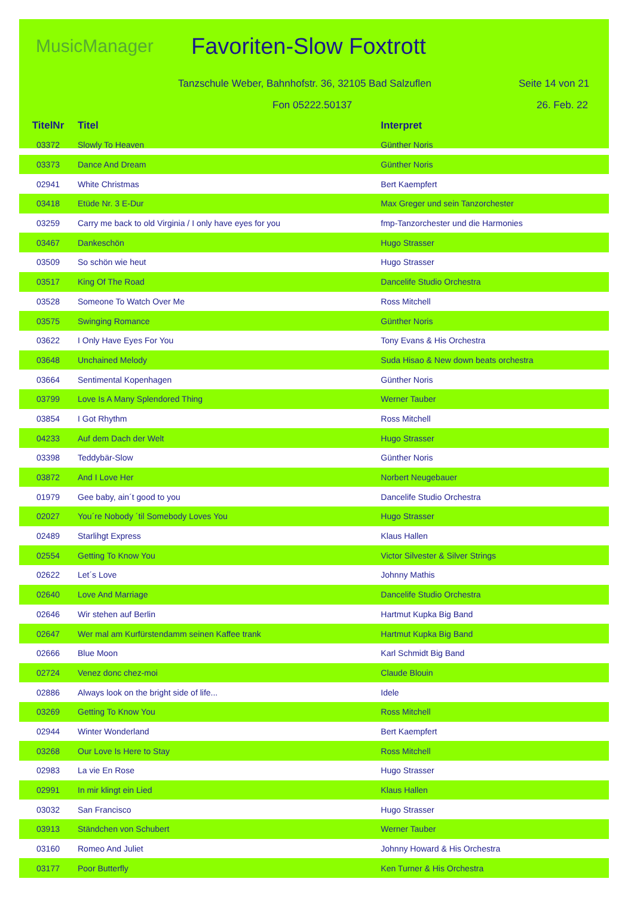MusicManager
Favoriten-Slow Foxtrott
Tanzschule Weber, Bahnhofstr. 36, 32105 Bad Salzuflen Seite 14 von 21
Fon 05222.50137 26. Feb. 22
| TitelNr | Titel | Interpret |
| --- | --- | --- |
| 03372 | Slowly To Heaven | Günther Noris |
| 03373 | Dance And Dream | Günther Noris |
| 02941 | White Christmas | Bert Kaempfert |
| 03418 | Etüde Nr. 3 E-Dur | Max Greger und sein Tanzorchester |
| 03259 | Carry me back to old Virginia / I only have eyes for you | fmp-Tanzorchester und die Harmonies |
| 03467 | Dankeschön | Hugo Strasser |
| 03509 | So schön wie heut | Hugo Strasser |
| 03517 | King Of The Road | Dancelife Studio Orchestra |
| 03528 | Someone To Watch Over Me | Ross Mitchell |
| 03575 | Swinging Romance | Günther Noris |
| 03622 | I Only Have Eyes For You | Tony Evans & His Orchestra |
| 03648 | Unchained Melody | Suda Hisao & New down beats orchestra |
| 03664 | Sentimental Kopenhagen | Günther Noris |
| 03799 | Love Is A Many Splendored Thing | Werner Tauber |
| 03854 | I Got Rhythm | Ross Mitchell |
| 04233 | Auf dem Dach der Welt | Hugo Strasser |
| 03398 | Teddybär-Slow | Günther Noris |
| 03872 | And I Love Her | Norbert Neugebauer |
| 01979 | Gee baby, ain´t good to you | Dancelife Studio Orchestra |
| 02027 | You´re Nobody ´til Somebody Loves You | Hugo Strasser |
| 02489 | Starlihgt Express | Klaus Hallen |
| 02554 | Getting To Know You | Victor Silvester & Silver Strings |
| 02622 | Let´s Love | Johnny Mathis |
| 02640 | Love And Marriage | Dancelife Studio Orchestra |
| 02646 | Wir stehen auf Berlin | Hartmut Kupka Big Band |
| 02647 | Wer mal am Kurfürstendamm seinen Kaffee trank | Hartmut Kupka Big Band |
| 02666 | Blue Moon | Karl Schmidt Big Band |
| 02724 | Venez donc chez-moi | Claude Blouin |
| 02886 | Always look on the bright side of life... | Idele |
| 03269 | Getting To Know You | Ross Mitchell |
| 02944 | Winter Wonderland | Bert Kaempfert |
| 03268 | Our Love Is Here to Stay | Ross Mitchell |
| 02983 | La vie En Rose | Hugo Strasser |
| 02991 | In mir klingt ein Lied | Klaus Hallen |
| 03032 | San Francisco | Hugo Strasser |
| 03913 | Ständchen von Schubert | Werner Tauber |
| 03160 | Romeo And Juliet | Johnny Howard & His Orchestra |
| 03177 | Poor Butterfly | Ken Turner & His Orchestra |